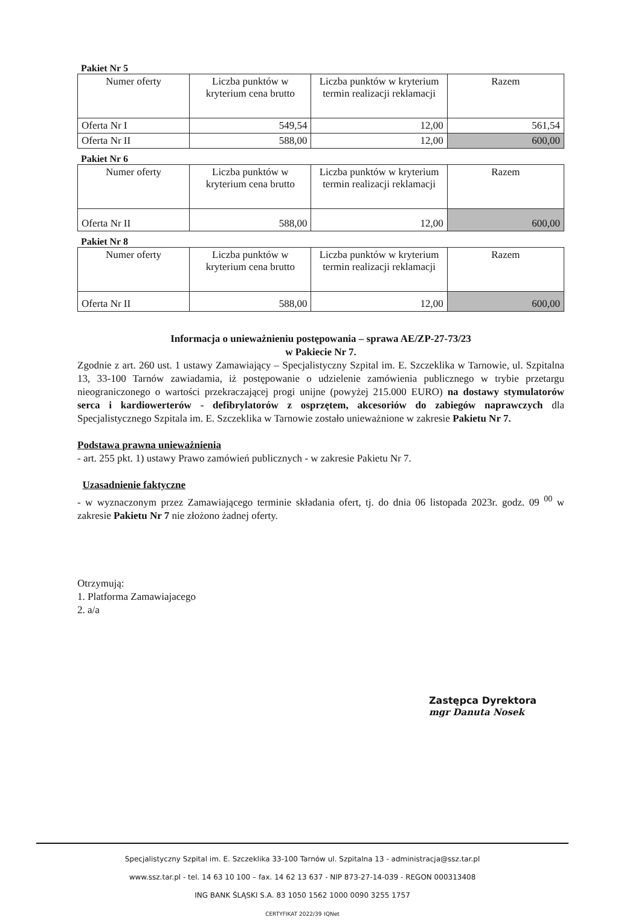Pakiet Nr 5
| Numer oferty | Liczba punktów w kryterium cena brutto | Liczba punktów w kryterium termin realizacji reklamacji | Razem |
| Oferta Nr I | 549,54 | 12,00 | 561,54 |
| Oferta Nr II | 588,00 | 12,00 | 600,00 |
Pakiet Nr 6
| Numer oferty | Liczba punktów w kryterium cena brutto | Liczba punktów w kryterium termin realizacji reklamacji | Razem |
| Oferta Nr II | 588,00 | 12,00 | 600,00 |
Pakiet Nr 8
| Numer oferty | Liczba punktów w kryterium cena brutto | Liczba punktów w kryterium termin realizacji reklamacji | Razem |
| Oferta Nr II | 588,00 | 12,00 | 600,00 |
Informacja o unieważnieniu postępowania – sprawa AE/ZP-27-73/23
w Pakiecie Nr 7.
Zgodnie z art. 260 ust. 1 ustawy Zamawiający – Specjalistyczny Szpital im. E. Szczeklika w Tarnowie, ul. Szpitalna 13, 33-100 Tarnów zawiadamia, iż postępowanie o udzielenie zamówienia publicznego w trybie przetargu nieograniczonego o wartości przekraczającej progi unijne (powyżej 215.000 EURO) na dostawy stymulatorów serca i kardiowerterów - defibrylatorów z osprzętem, akcesoriów do zabiegów naprawczych dla Specjalistycznego Szpitala im. E. Szczeklika w Tarnowie zostało unieważnione w zakresie Pakietu Nr 7.
Podstawa prawna unieważnienia
- art. 255 pkt. 1) ustawy Prawo zamówień publicznych - w zakresie Pakietu Nr 7.
Uzasadnienie faktyczne
- w wyznaczonym przez Zamawiającego terminie składania ofert, tj. do dnia 06 listopada 2023r. godz. 09 <sup>00</sup> w zakresie Pakietu Nr 7 nie złożono żadnej oferty.
Otrzymują:
1. Platforma Zamawiajacego
2. a/a
Zastępca Dyrektora
mgr Danuta Nosek
Specjalistyczny Szpital im. E. Szczeklika 33-100 Tarnów ul. Szpitalna 13 - administracja@ssz.tar.pl
www.ssz.tar.pl - tel. 14 63 10 100 – fax. 14 62 13 637 - NIP 873-27-14-039 - REGON 000313408
ING BANK ŚLĄSKI S.A. 83 1050 1562 1000 0090 3255 1757
CERTYFIKAT 2022/39 IQNet